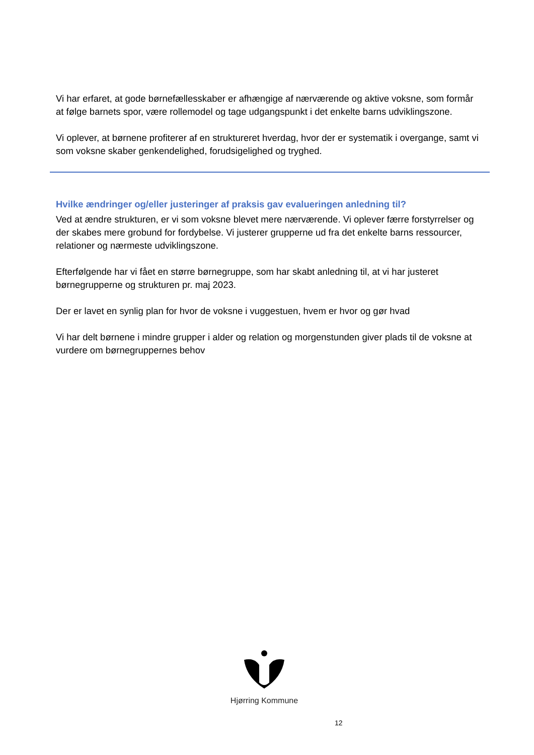Vi har erfaret, at gode børnefællesskaber er afhængige af nærværende og aktive voksne, som formår at følge barnets spor, være rollemodel og tage udgangspunkt i det enkelte barns udviklingszone.
Vi oplever, at børnene profiterer af en struktureret hverdag, hvor der er systematik i overgange, samt vi som voksne skaber genkendelighed, forudsigelighed og tryghed.
Hvilke ændringer og/eller justeringer af praksis gav evalueringen anledning til?
Ved at ændre strukturen, er vi som voksne blevet mere nærværende. Vi oplever færre forstyrrelser og der skabes mere grobund for fordybelse. Vi justerer grupperne ud fra det enkelte barns ressourcer, relationer og nærmeste udviklingszone.
Efterfølgende har vi fået en større børnegruppe, som har skabt anledning til, at vi har justeret børnegrupperne og strukturen pr. maj 2023.
Der er lavet en synlig plan for hvor de voksne i vuggestuen, hvem er hvor og gør hvad
Vi har delt børnene i mindre grupper i alder og relation og morgenstunden giver plads til de voksne at vurdere om børnegruppernes behov
Hjørring Kommune
12